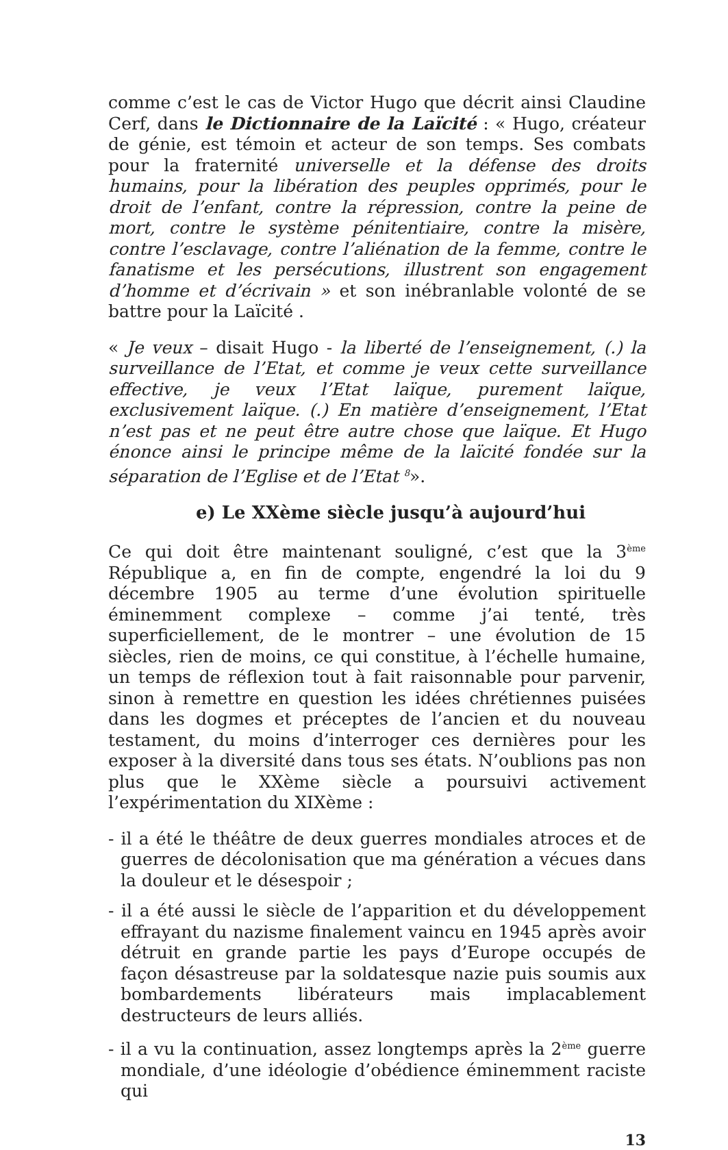comme c’est le cas de Victor Hugo que décrit ainsi Claudine Cerf, dans le Dictionnaire de la Laïcité : « Hugo, créateur de génie, est témoin et acteur de son temps. Ses combats pour la fraternité universelle et la défense des droits humains, pour la libération des peuples opprimés, pour le droit de l’enfant, contre la répression, contre la peine de mort, contre le système pénitentiaire, contre la misère, contre l’esclavage, contre l’aliénation de la femme, contre le fanatisme et les persécutions, illustrent son engagement d’homme et d’écrivain » et son inébranlable volonté de se battre pour la Laïcité .
« Je veux – disait Hugo - la liberté de l’enseignement, (.) la surveillance de l’Etat, et comme je veux cette surveillance effective, je veux l’Etat laïque, purement laïque, exclusivement laïque. (.) En matière d’enseignement, l’Etat n’est pas et ne peut être autre chose que laïque. Et Hugo énonce ainsi le principe même de la laïcité fondée sur la séparation de l’Eglise et de l’Etat <sup>8</sup>».
e) Le XXème siècle jusqu’à aujourd’hui
Ce qui doit être maintenant souligné, c’est que la 3<sup>ème</sup> République a, en fin de compte, engendré la loi du 9 décembre 1905 au terme d’une évolution spirituelle éminemment complexe – comme j’ai tenté, très superficiellement, de le montrer – une évolution de 15 siècles, rien de moins, ce qui constitue, à l’échelle humaine, un temps de réflexion tout à fait raisonnable pour parvenir, sinon à remettre en question les idées chrétiennes puisées dans les dogmes et préceptes de l’ancien et du nouveau testament, du moins d’interroger ces dernières pour les exposer à la diversité dans tous ses états. N’oublions pas non plus que le XXème siècle a poursuivi activement l’expérimentation du XIXème :
- il a été le théâtre de deux guerres mondiales atroces et de guerres de décolonisation que ma génération a vécues dans la douleur et le désespoir ;
- il a été aussi le siècle de l’apparition et du développement effrayant du nazisme finalement vaincu en 1945 après avoir détruit en grande partie les pays d’Europe occupés de façon désastreuse par la soldatesque nazie puis soumis aux bombardements libérateurs mais implacablement destructeurs de leurs alliés.
- il a vu la continuation, assez longtemps après la 2<sup>ème</sup> guerre mondiale, d’une idéologie d’obédience éminemment raciste qui
13